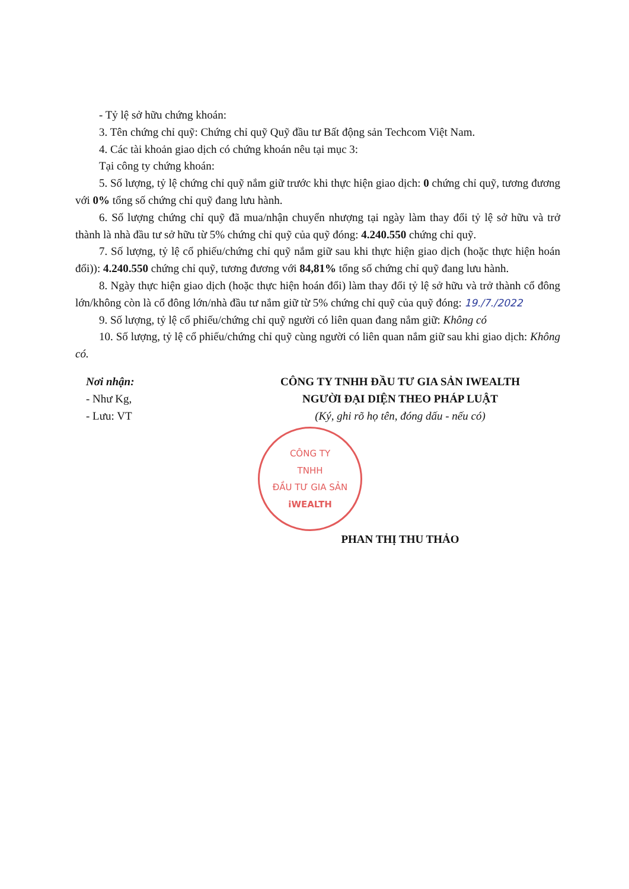- Tỷ lệ sở hữu chứng khoán:
3. Tên chứng chỉ quỹ: Chứng chỉ quỹ Quỹ đầu tư Bất động sản Techcom Việt Nam.
4. Các tài khoản giao dịch có chứng khoán nêu tại mục 3:
Tại công ty chứng khoán:
5. Số lượng, tỷ lệ chứng chỉ quỹ nắm giữ trước khi thực hiện giao dịch: 0 chứng chỉ quỹ, tương đương với 0% tổng số chứng chỉ quỹ đang lưu hành.
6. Số lượng chứng chỉ quỹ đã mua/nhận chuyển nhượng tại ngày làm thay đổi tỷ lệ sở hữu và trở thành là nhà đầu tư sở hữu từ 5% chứng chỉ quỹ của quỹ đóng: 4.240.550 chứng chỉ quỹ.
7. Số lượng, tỷ lệ cổ phiếu/chứng chỉ quỹ nắm giữ sau khi thực hiện giao dịch (hoặc thực hiện hoán đổi)): 4.240.550 chứng chỉ quỹ, tương đương với 84,81% tổng số chứng chỉ quỹ đang lưu hành.
8. Ngày thực hiện giao dịch (hoặc thực hiện hoán đổi) làm thay đổi tỷ lệ sở hữu và trở thành cổ đông lớn/không còn là cổ đông lớn/nhà đầu tư nắm giữ từ 5% chứng chỉ quỹ của quỹ đóng: 19./7./2022
9. Số lượng, tỷ lệ cổ phiếu/chứng chỉ quỹ người có liên quan đang nắm giữ: Không có
10. Số lượng, tỷ lệ cổ phiếu/chứng chỉ quỹ cùng người có liên quan nắm giữ sau khi giao dịch: Không có.
Nơi nhận:
- Như Kg,
- Lưu: VT
CÔNG TY TNHH ĐẦU TƯ GIA SẢN IWEALTH
NGƯỜI ĐẠI DIỆN THEO PHÁP LUẬT
(Ký, ghi rõ họ tên, đóng dấu - nếu có)
CÔNG TY
TNHH
ĐẦU TƯ GIA SẢN
iWEALTH
PHAN THỊ THU THẢO